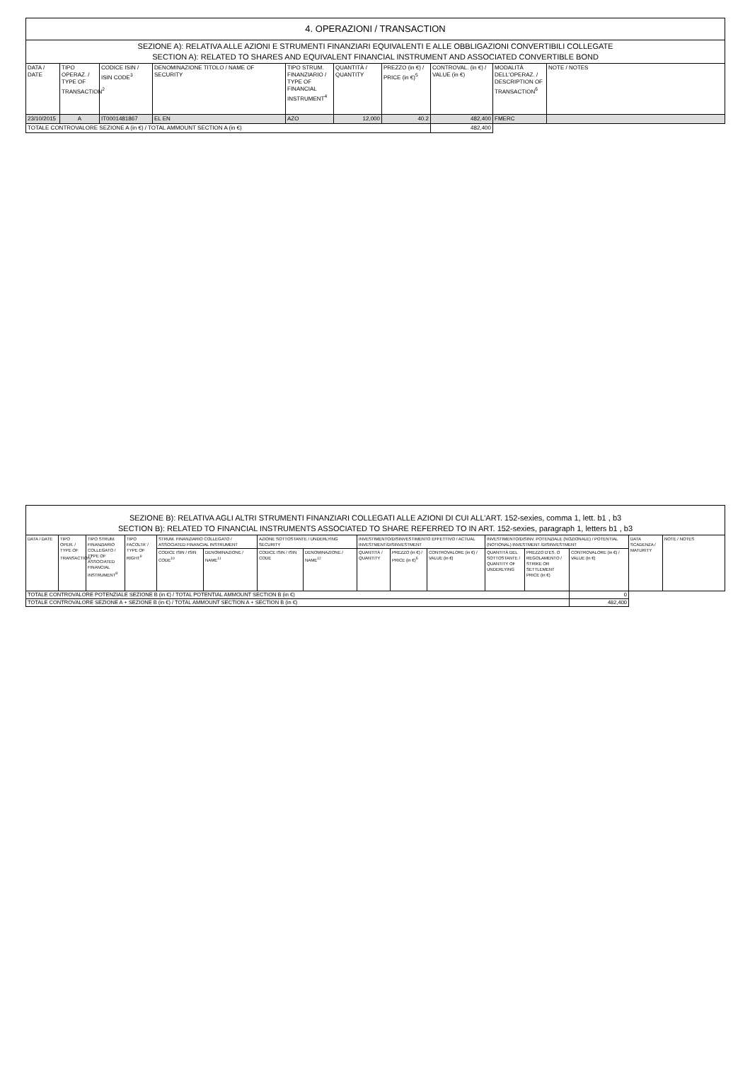| 4. OPERAZIONI / TRANSACTION | | | | | | | | | |
| SEZIONE A): RELATIVA ALLE AZIONI E STRUMENTI FINANZIARI EQUIVALENTI E ALLE OBBLIGAZIONI CONVERTIBILI COLLEGATE SECTION A): RELATED TO SHARES AND EQUIVALENT FINANCIAL INSTRUMENT AND ASSOCIATED CONVERTIBLE BOND | | | | | | | | | |
| DATA / DATE | TIPO OPERAZ. / TYPE OF TRANSACTION<sup>2</sup> | CODICE ISIN / ISIN CODE<sup>3</sup> | DENOMINAZIONE TITOLO / NAME OF SECURITY | TIPO STRUM. FINANZIARIO / TYPE OF FINANCIAL INSTRUMENT<sup>4</sup> | QUANTITÀ / QUANTITY | PREZZO (in €) / PRICE (in €)<sup>5</sup> | CONTROVAL. (in €) / VALUE (in €) | MODALITÀ DELL'OPERAZ. / DESCRIPTION OF TRANSACTION<sup>6</sup> | NOTE / NOTES |
| 23/10/2015 | A | IT0001481867 | EL EN | AZO | 12,000 | 40.2 | 482,400 | FMERC | |
| TOTALE CONTROVALORE SEZIONE A (in €) / TOTAL AMMOUNT SECTION A (in €) | | | | | | | 482,400 | | |
| SEZIONE B): RELATIVA AGLI ALTRI STRUMENTI FINANZIARI COLLEGATI ALLE AZIONI DI CUI ALL’ART. 152-sexies, comma 1, lett. b1 , b3 SECTION B): RELATED TO FINANCIAL INSTRUMENTS ASSOCIATED TO SHARE REFERRED TO IN ART. 152-sexies, paragraph 1, letters b1 , b3 | | | | | | | | | | | | | | | |
| DATA / DATE | TIPO OPER. / TYPE OF TRANSACTION<sup>7</sup> | TIPO STRUM. FINANZIARIO COLLEGATO / TYPE OF ASSOCIATED FINANCIAL INSTRUMENT<sup>8</sup> | TIPO FACOLTA' / TYPE OF RIGHT<sup>9</sup> | STRUM. FINANZIARIO COLLEGATO / ASSOCIATED FINANCIAL INSTRUMENT | | AZIONE SOTTOSTANTE / UNDERLYING SECURITY | | INVESTIMENTO/DISINVESTIMENTO EFFETTIVO / ACTUAL INVESTMENT/DISINVESTMENT | | | INVESTIMENTO/DISINV. POTENZIALE (NOZIONALE) / POTENTIAL (NOTIONAL) INVESTMENT /DISINVESTMENT | | | DATA SCADENZA / MATURITY | NOTE / NOTES |
| | | | | CODICE ISIN / ISIN CODE<sup>10</sup> | DENOMINAZIONE / NAME<sup>11</sup> | CODICE ISIN / ISIN CODE | DENOMINAZIONE / NAME<sup>12</sup> | QUANTITÀ / QUANTITY | PREZZO (in €) / PRICE (in €)<sup>5</sup> | CONTROVALORE (in €) / VALUE (in €) | QUANTITÀ DEL SOTTOSTANTE / QUANTITY OF UNDERLYING | PREZZO D'ES. O REGOLAMENTO / STRIKE OR SETTLEMENT PRICE (in €) | CONTROVALORE (in €) / VALUE (in €) | | |
| TOTALE CONTROVALORE POTENZIALE SEZIONE B (in €) / TOTAL POTENTIAL AMMOUNT SECTION B (in €) | | | | | | | | | | | | | 0 | | |
| TOTALE CONTROVALORE SEZIONE A + SEZIONE B (in €) / TOTAL AMMOUNT SECTION A + SECTION B (in €) | | | | | | | | | | | | | 482,400 | | |